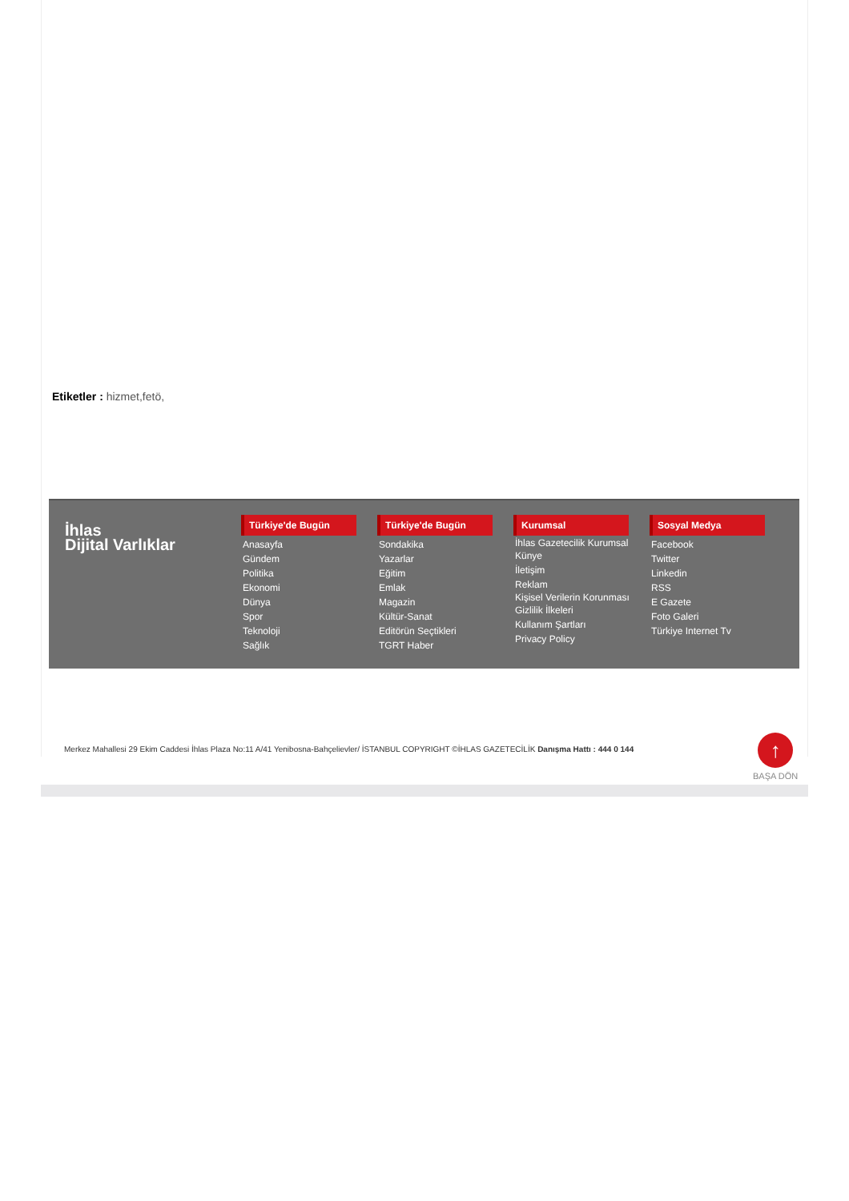Etiketler : hizmet,fetö,
İhlas
Dijital Varlıklar
Türkiye'de Bugün
Anasayfa
Gündem
Politika
Ekonomi
Dünya
Spor
Teknoloji
Sağlık
Türkiye'de Bugün
Sondakika
Yazarlar
Eğitim
Emlak
Magazin
Kültür-Sanat
Editörün Seçtikleri
TGRT Haber
Kurumsal
İhlas Gazetecilik Kurumsal
Künye
İletişim
Reklam
Kişisel Verilerin Korunması
Gizlilik İlkeleri
Kullanım Şartları
Privacy Policy
Sosyal Medya
Facebook
Twitter
Linkedin
RSS
E Gazete
Foto Galeri
Türkiye Internet Tv
Merkez Mahallesi 29 Ekim Caddesi İhlas Plaza No:11 A/41 Yenibosna-Bahçelievler/ İSTANBUL COPYRIGHT ©İHLAS GAZETECİLİK Danışma Hattı : 444 0 144
↑
BAŞA DÖN